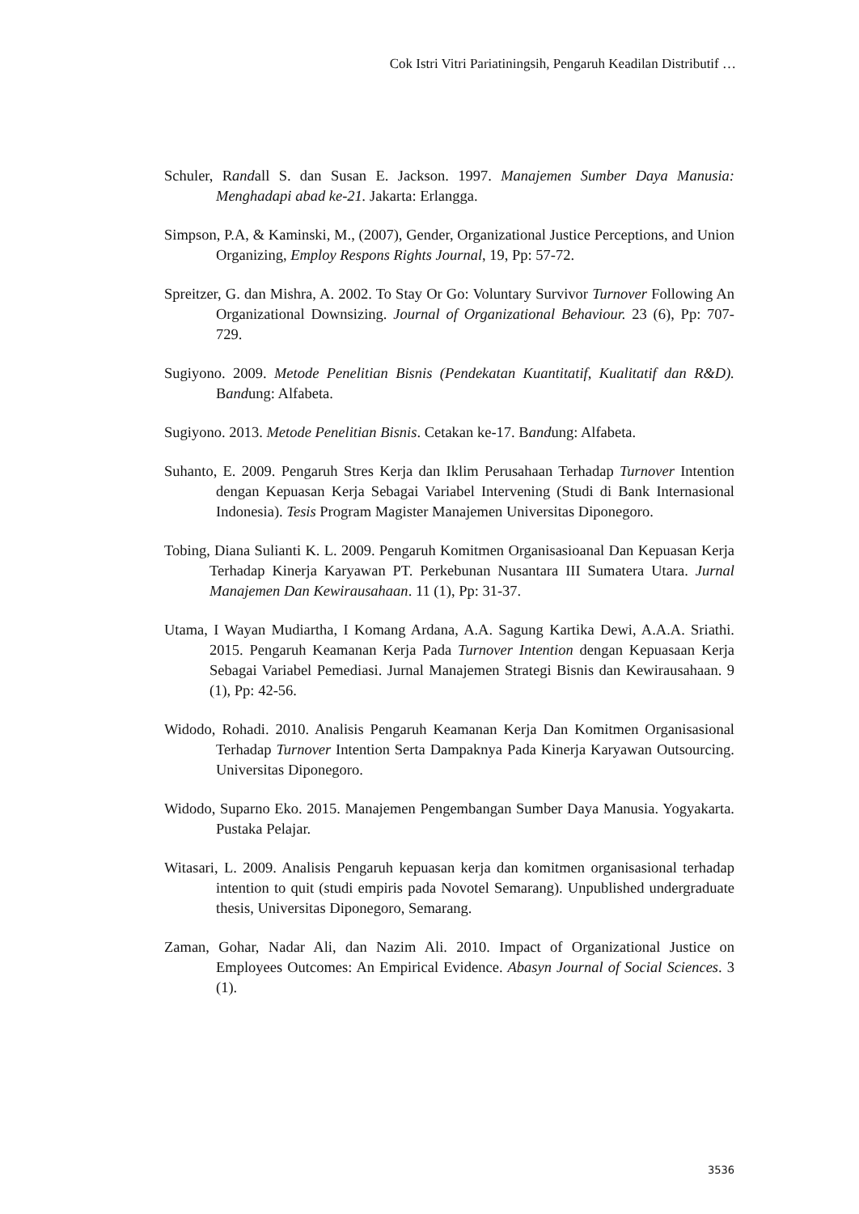Cok Istri Vitri Pariatiningsih, Pengaruh Keadilan Distributif …
Schuler, Randall S. dan Susan E. Jackson. 1997. Manajemen Sumber Daya Manusia: Menghadapi abad ke-21. Jakarta: Erlangga.
Simpson, P.A, & Kaminski, M., (2007), Gender, Organizational Justice Perceptions, and Union Organizing, Employ Respons Rights Journal, 19, Pp: 57-72.
Spreitzer, G. dan Mishra, A. 2002. To Stay Or Go: Voluntary Survivor Turnover Following An Organizational Downsizing. Journal of Organizational Behaviour. 23 (6), Pp: 707-729.
Sugiyono. 2009. Metode Penelitian Bisnis (Pendekatan Kuantitatif, Kualitatif dan R&D). Bandung: Alfabeta.
Sugiyono. 2013. Metode Penelitian Bisnis. Cetakan ke-17. Bandung: Alfabeta.
Suhanto, E. 2009. Pengaruh Stres Kerja dan Iklim Perusahaan Terhadap Turnover Intention dengan Kepuasan Kerja Sebagai Variabel Intervening (Studi di Bank Internasional Indonesia). Tesis Program Magister Manajemen Universitas Diponegoro.
Tobing, Diana Sulianti K. L. 2009. Pengaruh Komitmen Organisasioanal Dan Kepuasan Kerja Terhadap Kinerja Karyawan PT. Perkebunan Nusantara III Sumatera Utara. Jurnal Manajemen Dan Kewirausahaan. 11 (1), Pp: 31-37.
Utama, I Wayan Mudiartha, I Komang Ardana, A.A. Sagung Kartika Dewi, A.A.A. Sriathi. 2015. Pengaruh Keamanan Kerja Pada Turnover Intention dengan Kepuasaan Kerja Sebagai Variabel Pemediasi. Jurnal Manajemen Strategi Bisnis dan Kewirausahaan. 9 (1), Pp: 42-56.
Widodo, Rohadi. 2010. Analisis Pengaruh Keamanan Kerja Dan Komitmen Organisasional Terhadap Turnover Intention Serta Dampaknya Pada Kinerja Karyawan Outsourcing. Universitas Diponegoro.
Widodo, Suparno Eko. 2015. Manajemen Pengembangan Sumber Daya Manusia. Yogyakarta. Pustaka Pelajar.
Witasari, L. 2009. Analisis Pengaruh kepuasan kerja dan komitmen organisasional terhadap intention to quit (studi empiris pada Novotel Semarang). Unpublished undergraduate thesis, Universitas Diponegoro, Semarang.
Zaman, Gohar, Nadar Ali, dan Nazim Ali. 2010. Impact of Organizational Justice on Employees Outcomes: An Empirical Evidence. Abasyn Journal of Social Sciences. 3 (1).
3536